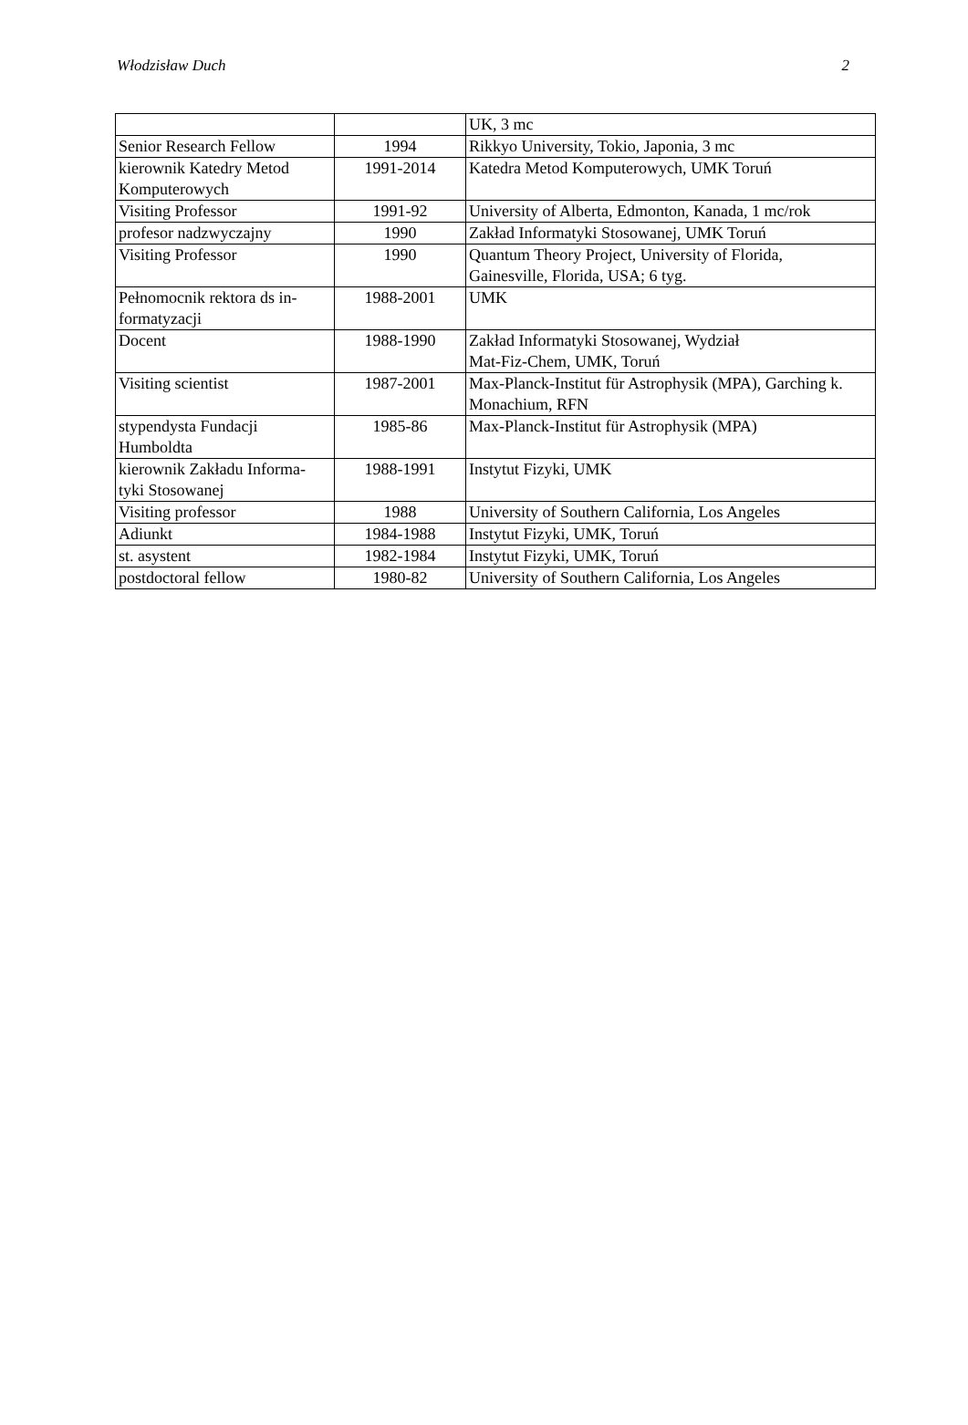Włodzisław Duch 2
| | | UK, 3 mc |
| Senior Research Fellow | 1994 | Rikkyo University, Tokio, Japonia, 3 mc |
| kierownik Katedry Metod Komputerowych | 1991-2014 | Katedra Metod Komputerowych, UMK Toruń |
| Visiting Professor | 1991-92 | University of Alberta, Edmonton, Kanada, 1 mc/rok |
| profesor nadzwyczajny | 1990 | Zakład Informatyki Stosowanej, UMK Toruń |
| Visiting Professor | 1990 | Quantum Theory Project, University of Florida, Gainesville, Florida, USA; 6 tyg. |
| Pełnomocnik rektora ds in- formatyzacji | 1988-2001 | UMK |
| Docent | 1988-1990 | Zakład Informatyki Stosowanej, Wydział Mat-Fiz-Chem, UMK, Toruń |
| Visiting scientist | 1987-2001 | Max-Planck-Institut für Astrophysik (MPA), Garching k. Monachium, RFN |
| stypendysta Fundacji Humboldta | 1985-86 | Max-Planck-Institut für Astrophysik (MPA) |
| kierownik Zakładu Informa- tyki Stosowanej | 1988-1991 | Instytut Fizyki, UMK |
| Visiting professor | 1988 | University of Southern California, Los Angeles |
| Adiunkt | 1984-1988 | Instytut Fizyki, UMK, Toruń |
| st. asystent | 1982-1984 | Instytut Fizyki, UMK, Toruń |
| postdoctoral fellow | 1980-82 | University of Southern California, Los Angeles |